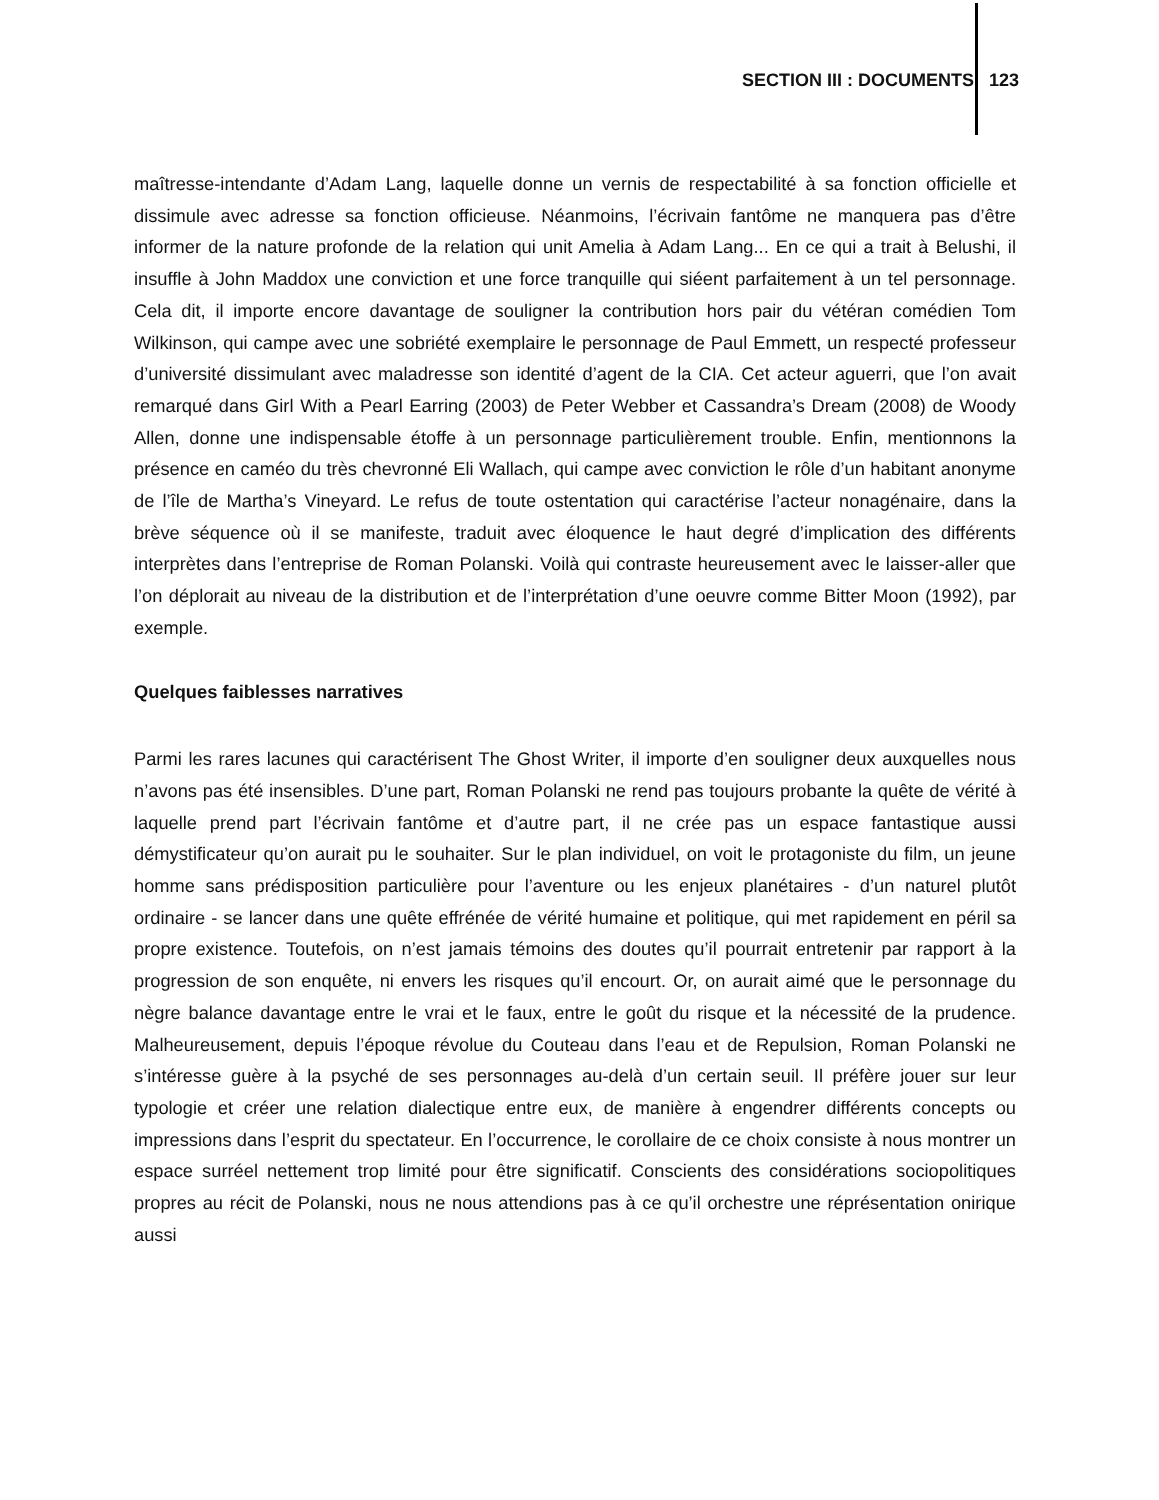SECTION III : DOCUMENTS 123
maîtresse-intendante d’Adam Lang, laquelle donne un vernis de respectabilité à sa fonction officielle et dissimule avec adresse sa fonction officieuse. Néanmoins, l’écrivain fantôme ne manquera pas d’être informer de la nature profonde de la relation qui unit Amelia à Adam Lang... En ce qui a trait à Belushi, il insuffle à John Maddox une conviction et une force tranquille qui siéent parfaitement à un tel personnage. Cela dit, il importe encore davantage de souligner la contribution hors pair du vétéran comédien Tom Wilkinson, qui campe avec une sobriété exemplaire le personnage de Paul Emmett, un respecté professeur d’université dissimulant avec maladresse son identité d’agent de la CIA. Cet acteur aguerri, que l’on avait remarqué dans Girl With a Pearl Earring (2003) de Peter Webber et Cassandra’s Dream (2008) de Woody Allen, donne une indispensable étoffe à un personnage particulièrement trouble. Enfin, mentionnons la présence en caméo du très chevronné Eli Wallach, qui campe avec conviction le rôle d’un habitant anonyme de l’île de Martha’s Vineyard. Le refus de toute ostentation qui caractérise l’acteur nonagénaire, dans la brève séquence où il se manifeste, traduit avec éloquence le haut degré d’implication des différents interprètes dans l’entreprise de Roman Polanski. Voilà qui contraste heureusement avec le laisser-aller que l’on déplorait au niveau de la distribution et de l’interprétation d’une oeuvre comme Bitter Moon (1992), par exemple.
Quelques faiblesses narratives
Parmi les rares lacunes qui caractérisent The Ghost Writer, il importe d’en souligner deux auxquelles nous n’avons pas été insensibles. D’une part, Roman Polanski ne rend pas toujours probante la quête de vérité à laquelle prend part l’écrivain fantôme et d’autre part, il ne crée pas un espace fantastique aussi démystificateur qu’on aurait pu le souhaiter. Sur le plan individuel, on voit le protagoniste du film, un jeune homme sans prédisposition particulière pour l’aventure ou les enjeux planétaires - d’un naturel plutôt ordinaire - se lancer dans une quête effrénée de vérité humaine et politique, qui met rapidement en péril sa propre existence. Toutefois, on n’est jamais témoins des doutes qu’il pourrait entretenir par rapport à la progression de son enquête, ni envers les risques qu’il encourt. Or, on aurait aimé que le personnage du nègre balance davantage entre le vrai et le faux, entre le goût du risque et la nécessité de la prudence. Malheureusement, depuis l’époque révolue du Couteau dans l’eau et de Repulsion, Roman Polanski ne s’intéresse guère à la psyché de ses personnages au-delà d’un certain seuil. Il préfère jouer sur leur typologie et créer une relation dialectique entre eux, de manière à engendrer différents concepts ou impressions dans l’esprit du spectateur. En l’occurrence, le corollaire de ce choix consiste à nous montrer un espace surréel nettement trop limité pour être significatif. Conscients des considérations sociopolitiques propres au récit de Polanski, nous ne nous attendions pas à ce qu’il orchestre une réprésentation onirique aussi